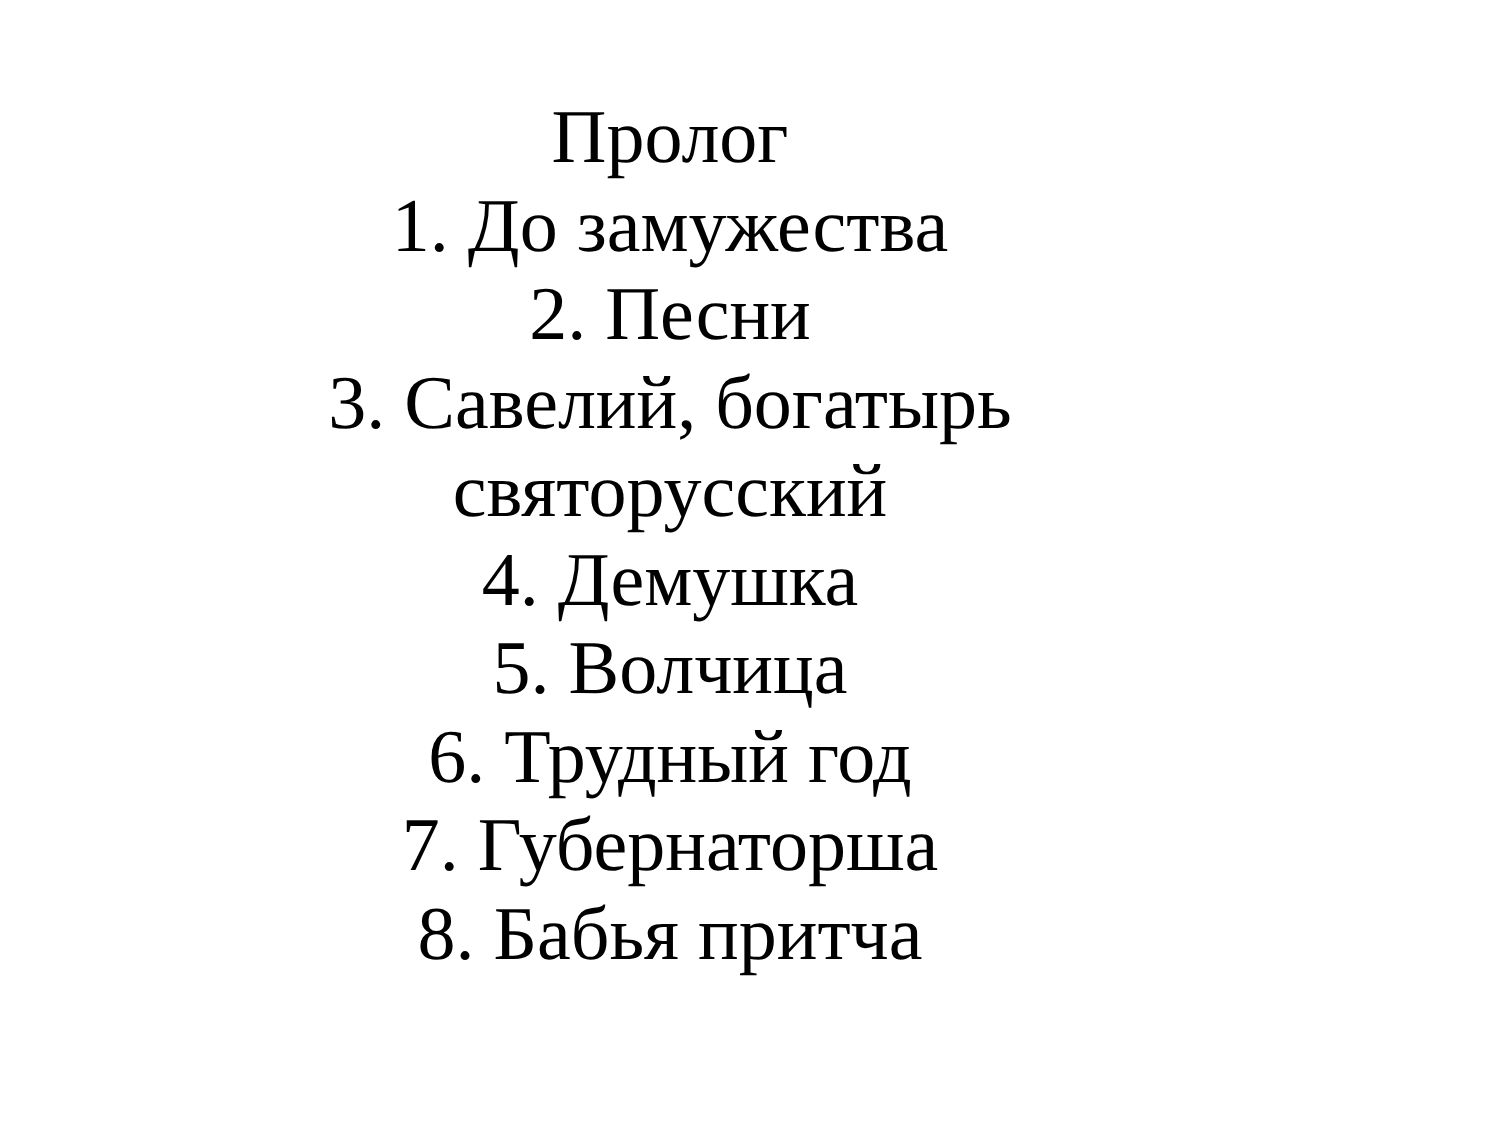Пролог
1. До замужества
2. Песни
3. Савелий, богатырь
святорусский
4. Демушка
5. Волчица
6. Трудный год
7. Губернаторша
8. Бабья притча